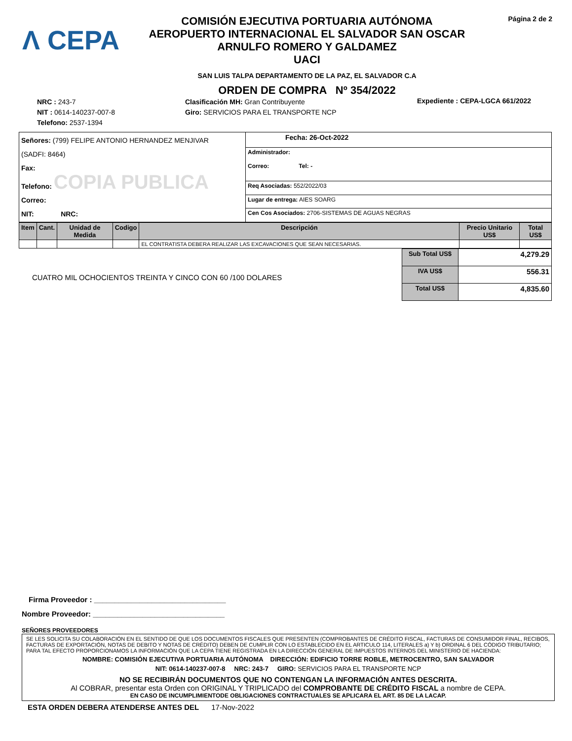Λ CEPA
COMISIÓN EJECUTIVA PORTUARIA AUTÓNOMA
AEROPUERTO INTERNACIONAL EL SALVADOR SAN OSCAR
ARNULFO ROMERO Y GALDAMEZ
UACI
SAN LUIS TALPA DEPARTAMENTO DE LA PAZ, EL SALVADOR C.A
ORDEN DE COMPRA Nº 354/2022
Página 2 de 2
NRC : 243-7
NIT : 0614-140237-007-8
Telefono: 2537-1394
Clasificación MH: Gran Contribuyente
Giro: SERVICIOS PARA EL TRANSPORTE NCP
Expediente : CEPA-LGCA 661/2022
| Señores: (799) FELIPE ANTONIO HERNANDEZ MENJIVAR (SADFI: 8464) Fax: Telefono: COPIA PUBLICA Correo: NIT: NRC: | Fecha: 26-Oct-2022 |
| | Administrador: Correo: Tel: - |
| | Req Asociadas: 552/2022/03 |
| | Lugar de entrega: AIES SOARG |
| | Cen Cos Asociados: 2706-SISTEMAS DE AGUAS NEGRAS |
| Item | Cant. | Unidad de Medida | Codigo | Descripción | Precio Unitario US$ | Total US$ |
| --- | --- | --- | --- | --- | --- | --- |
| | | | | EL CONTRATISTA DEBERA REALIZAR LAS EXCAVACIONES QUE SEAN NECESARIAS. | | |
CUATRO MIL OCHOCIENTOS TREINTA Y CINCO CON 60 /100 DOLARES
| Sub Total US$ | 4,279.29 |
| IVA US$ | 556.31 |
| Total US$ | 4,835.60 |
Firma Proveedor : ________________________________
Nombre Proveedor: ________________________________
SEÑORES PROVEEDORES
SE LES SOLICITA SU COLABORACIÓN EN EL SENTIDO DE QUE LOS DOCUMENTOS FISCALES QUE PRESENTEN (COMPROBANTES DE CRÉDITO FISCAL, FACTURAS DE CONSUMIDOR FINAL, RECIBOS, FACTURAS DE EXPORTACIÓN, NOTAS DE DEBITO Y NOTAS DE CRÉDITO) DEBEN DE CUMPLIR CON LO ESTABLECIDO EN EL ARTICULO 114, LITERALES a) Y b) ORDINAL 6 DEL CÓDIGO TRIBUTARIO; PARA TAL EFECTO PROPORCIONAMOS LA INFORMACIÓN QUE LA CEPA TIENE REGISTRADA EN LA DIRECCIÓN GENERAL DE IMPUESTOS INTERNOS DEL MINISTERIO DE HACIENDA:
NOMBRE: COMISIÓN EJECUTIVA PORTUARIA AUTÓNOMA DIRECCIÓN: EDIFICIO TORRE ROBLE, METROCENTRO, SAN SALVADOR
NIT: 0614-140237-007-8 NRC: 243-7 GIRO: SERVICIOS PARA EL TRANSPORTE NCP
NO SE RECIBIRÁN DOCUMENTOS QUE NO CONTENGAN LA INFORMACIÓN ANTES DESCRITA.
Al COBRAR, presentar esta Orden con ORIGINAL Y TRIPLICADO del COMPROBANTE DE CRÉDITO FISCAL a nombre de CEPA.
EN CASO DE INCUMPLIMIENTODE OBLIGACIONES CONTRACTUALES SE APLICARA EL ART. 85 DE LA LACAP.
ESTA ORDEN DEBERA ATENDERSE ANTES DEL 17-Nov-2022